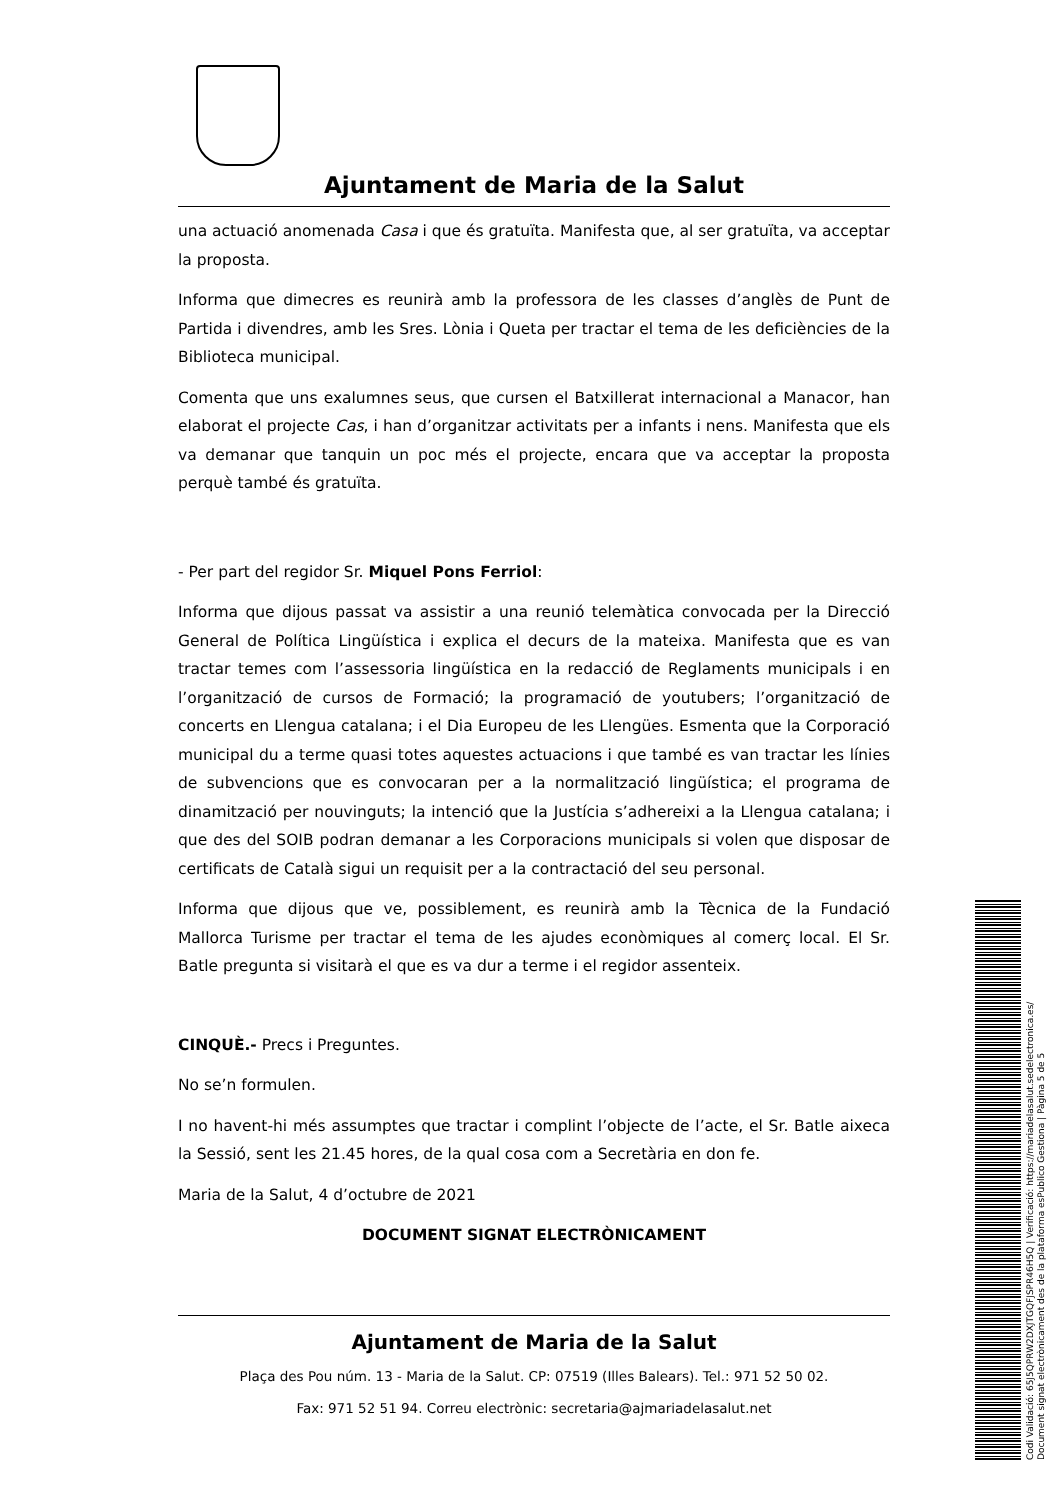Ajuntament de Maria de la Salut
una actuació anomenada Casa i que és gratuïta. Manifesta que, al ser gratuïta, va acceptar la proposta.
Informa que dimecres es reunirà amb la professora de les classes d’anglès de Punt de Partida i divendres, amb les Sres. Lònia i Queta per tractar el tema de les deficiències de la Biblioteca municipal.
Comenta que uns exalumnes seus, que cursen el Batxillerat internacional a Manacor, han elaborat el projecte Cas, i han d’organitzar activitats per a infants i nens. Manifesta que els va demanar que tanquin un poc més el projecte, encara que va acceptar la proposta perquè també és gratuïta.
- Per part del regidor Sr. Miquel Pons Ferriol:
Informa que dijous passat va assistir a una reunió telemàtica convocada per la Direcció General de Política Lingüística i explica el decurs de la mateixa. Manifesta que es van tractar temes com l’assessoria lingüística en la redacció de Reglaments municipals i en l’organització de cursos de Formació; la programació de youtubers; l’organització de concerts en Llengua catalana; i el Dia Europeu de les Llengües. Esmenta que la Corporació municipal du a terme quasi totes aquestes actuacions i que també es van tractar les línies de subvencions que es convocaran per a la normalització lingüística; el programa de dinamització per nouvinguts; la intenció que la Justícia s’adhereixi a la Llengua catalana; i que des del SOIB podran demanar a les Corporacions municipals si volen que disposar de certificats de Català sigui un requisit per a la contractació del seu personal.
Informa que dijous que ve, possiblement, es reunirà amb la Tècnica de la Fundació Mallorca Turisme per tractar el tema de les ajudes econòmiques al comerç local. El Sr. Batle pregunta si visitarà el que es va dur a terme i el regidor assenteix.
CINQUÈ.- Precs i Preguntes.
No se’n formulen.
I no havent-hi més assumptes que tractar i complint l’objecte de l’acte, el Sr. Batle aixeca la Sessió, sent les 21.45 hores, de la qual cosa com a Secretària en don fe.
Maria de la Salut, 4 d’octubre de 2021
DOCUMENT SIGNAT ELECTRÒNICAMENT
Ajuntament de Maria de la Salut
Plaça des Pou núm. 13 - Maria de la Salut. CP: 07519 (Illes Balears). Tel.: 971 52 50 02.
Fax: 971 52 51 94. Correu electrònic: secretaria@ajmariadelasalut.net
Codi Validació: 65J5QPRW2DXJTGQFJSPR46H5Q | Verificació: https://mariadelasalut.sedelectronica.es/
Document signat electrònicament des de la plataforma esPublico Gestiona | Pàgina 5 de 5